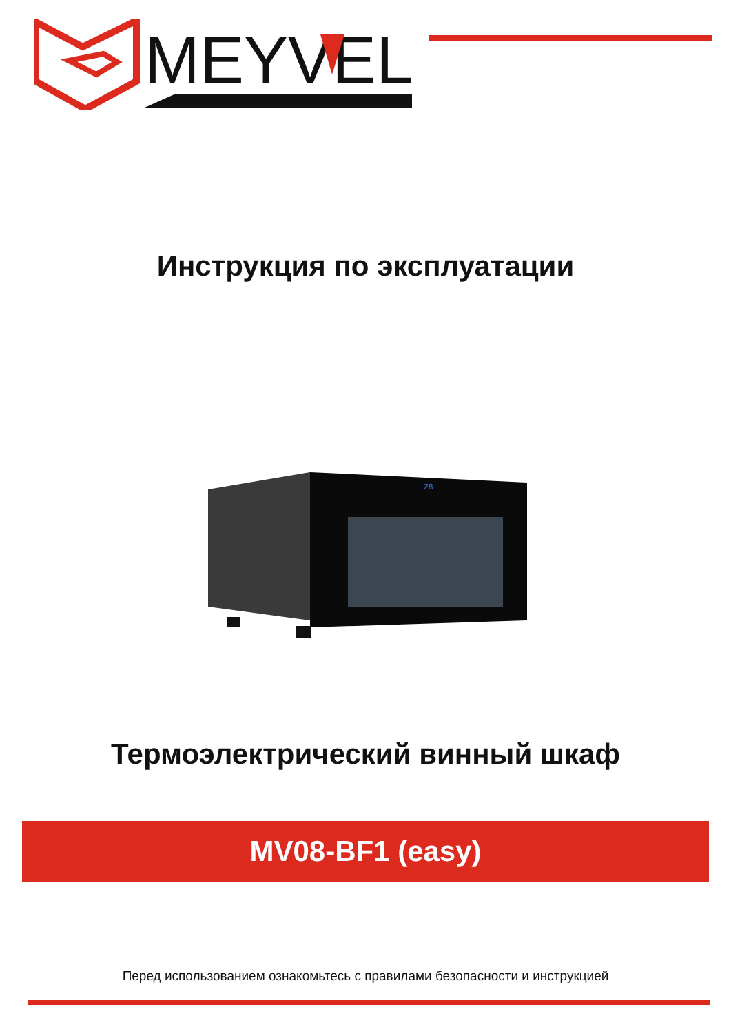MEYVEL
Инструкция по эксплуатации
28
Термоэлектрический винный шкаф
MV08-BF1 (easy)
Перед использованием ознакомьтесь с правилами безопасности и инструкцией